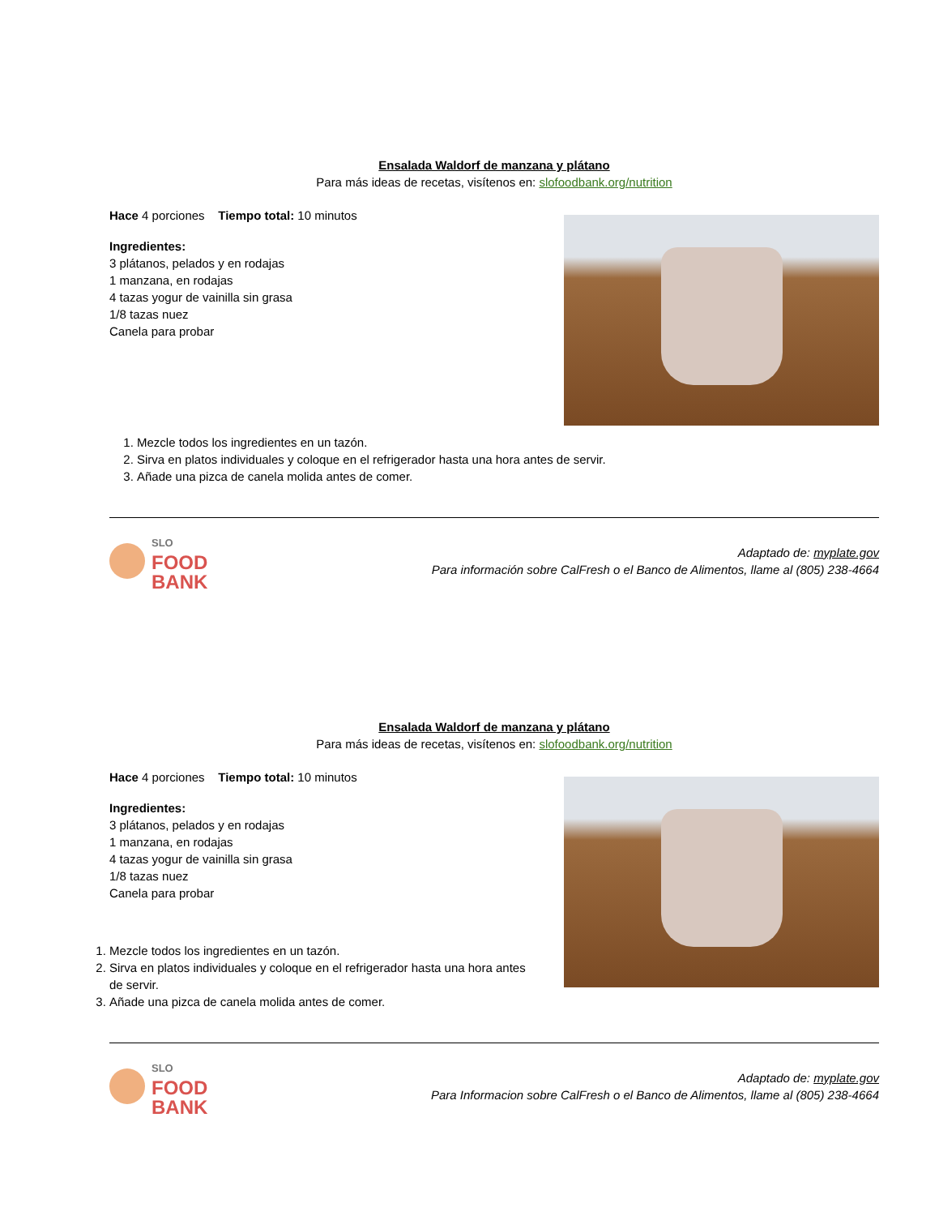Ensalada Waldorf de manzana y plátano
Para más ideas de recetas, visítenos en: slofoodbank.org/nutrition
Hace 4 porciones Tiempo total: 10 minutos
Ingredientes:
3 plátanos, pelados y en rodajas
1 manzana, en rodajas
4 tazas yogur de vainilla sin grasa
1/8 tazas nuez
Canela para probar
1. Mezcle todos los ingredientes en un tazón.
2. Sirva en platos individuales y coloque en el refrigerador hasta una hora antes de servir.
3. Añade una pizca de canela molida antes de comer.
SLO
FOOD
BANK
Adaptado de: myplate.gov
Para información sobre CalFresh o el Banco de Alimentos, llame al (805) 238-4664
Ensalada Waldorf de manzana y plátano
Para más ideas de recetas, visítenos en: slofoodbank.org/nutrition
Hace 4 porciones Tiempo total: 10 minutos
Ingredientes:
3 plátanos, pelados y en rodajas
1 manzana, en rodajas
4 tazas yogur de vainilla sin grasa
1/8 tazas nuez
Canela para probar
1. Mezcle todos los ingredientes en un tazón.
2. Sirva en platos individuales y coloque en el refrigerador hasta una hora antes de servir.
3. Añade una pizca de canela molida antes de comer.
SLO
FOOD
BANK
Adaptado de: myplate.gov
Para Informacion sobre CalFresh o el Banco de Alimentos, llame al (805) 238-4664